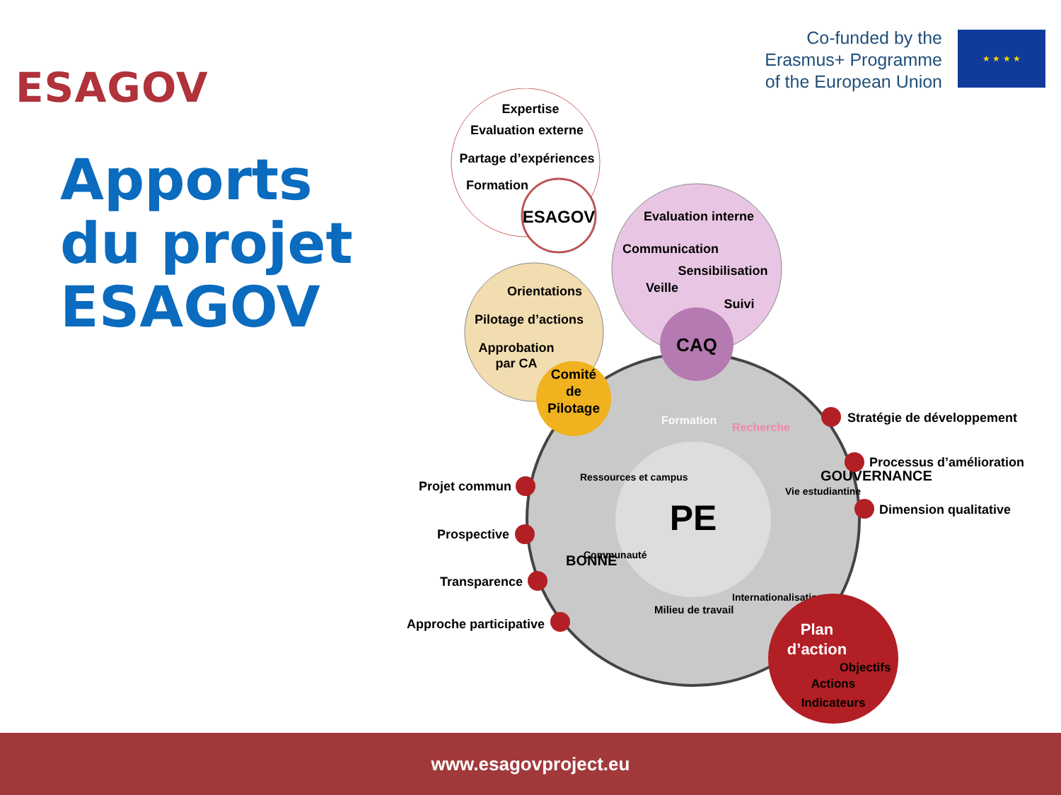ESAGOV
Co-funded by the
Erasmus+ Programme
of the European Union
★ ★ ★ ★
Apports
du projet
ESAGOV
Expertise
Evaluation externe
Partage d’expériences
Formation
ESAGOV
Evaluation interne
Communication
Sensibilisation
Veille
Suivi
Orientations
Pilotage d’actions
Approbation
par CA
PE
CAQ
Comité
de
Pilotage
Formation
Recherche
Vie estudiantine
Internationalisation
Milieu de travail
Communauté
Ressources et campus
GOUVERNANCE
BONNE
Stratégie de développement
Processus d’amélioration
Dimension qualitative
Projet commun
Prospective
Transparence
Approche participative
Plan
d’action
Objectifs
Actions
Indicateurs
www.esagovproject.eu